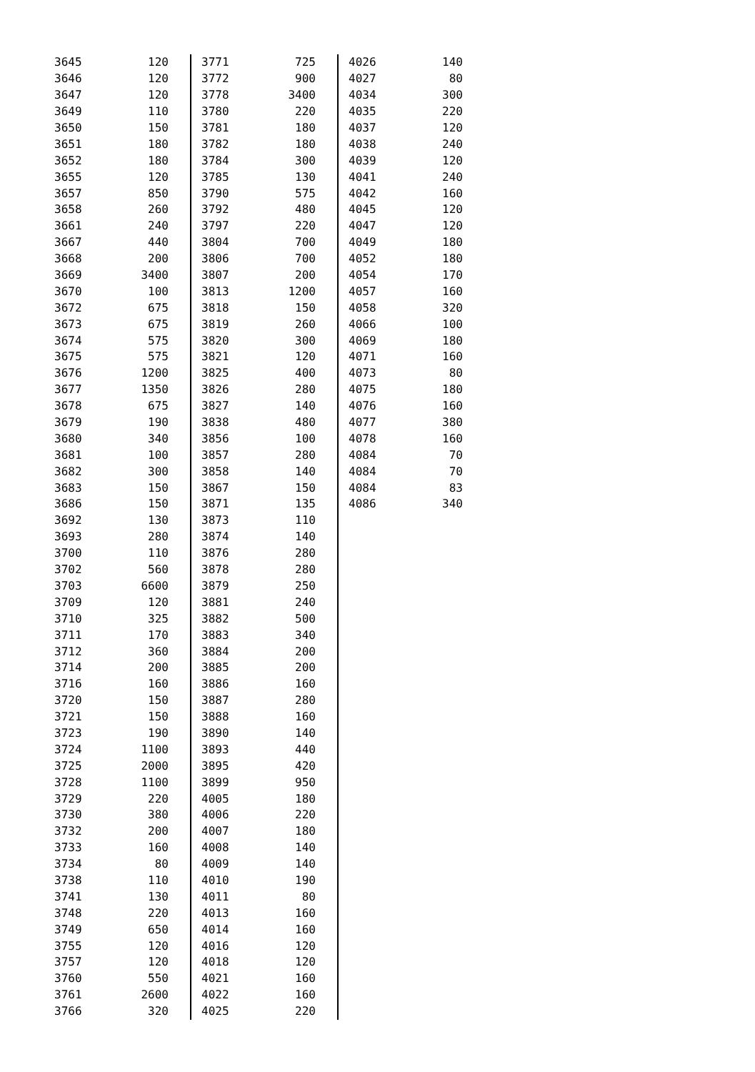| 3645 | 120 |
| 3646 | 120 |
| 3647 | 120 |
| 3649 | 110 |
| 3650 | 150 |
| 3651 | 180 |
| 3652 | 180 |
| 3655 | 120 |
| 3657 | 850 |
| 3658 | 260 |
| 3661 | 240 |
| 3667 | 440 |
| 3668 | 200 |
| 3669 | 3400 |
| 3670 | 100 |
| 3672 | 675 |
| 3673 | 675 |
| 3674 | 575 |
| 3675 | 575 |
| 3676 | 1200 |
| 3677 | 1350 |
| 3678 | 675 |
| 3679 | 190 |
| 3680 | 340 |
| 3681 | 100 |
| 3682 | 300 |
| 3683 | 150 |
| 3686 | 150 |
| 3692 | 130 |
| 3693 | 280 |
| 3700 | 110 |
| 3702 | 560 |
| 3703 | 6600 |
| 3709 | 120 |
| 3710 | 325 |
| 3711 | 170 |
| 3712 | 360 |
| 3714 | 200 |
| 3716 | 160 |
| 3720 | 150 |
| 3721 | 150 |
| 3723 | 190 |
| 3724 | 1100 |
| 3725 | 2000 |
| 3728 | 1100 |
| 3729 | 220 |
| 3730 | 380 |
| 3732 | 200 |
| 3733 | 160 |
| 3734 | 80 |
| 3738 | 110 |
| 3741 | 130 |
| 3748 | 220 |
| 3749 | 650 |
| 3755 | 120 |
| 3757 | 120 |
| 3760 | 550 |
| 3761 | 2600 |
| 3766 | 320 |
| 3771 | 725 |
| 3772 | 900 |
| 3778 | 3400 |
| 3780 | 220 |
| 3781 | 180 |
| 3782 | 180 |
| 3784 | 300 |
| 3785 | 130 |
| 3790 | 575 |
| 3792 | 480 |
| 3797 | 220 |
| 3804 | 700 |
| 3806 | 700 |
| 3807 | 200 |
| 3813 | 1200 |
| 3818 | 150 |
| 3819 | 260 |
| 3820 | 300 |
| 3821 | 120 |
| 3825 | 400 |
| 3826 | 280 |
| 3827 | 140 |
| 3838 | 480 |
| 3856 | 100 |
| 3857 | 280 |
| 3858 | 140 |
| 3867 | 150 |
| 3871 | 135 |
| 3873 | 110 |
| 3874 | 140 |
| 3876 | 280 |
| 3878 | 280 |
| 3879 | 250 |
| 3881 | 240 |
| 3882 | 500 |
| 3883 | 340 |
| 3884 | 200 |
| 3885 | 200 |
| 3886 | 160 |
| 3887 | 280 |
| 3888 | 160 |
| 3890 | 140 |
| 3893 | 440 |
| 3895 | 420 |
| 3899 | 950 |
| 4005 | 180 |
| 4006 | 220 |
| 4007 | 180 |
| 4008 | 140 |
| 4009 | 140 |
| 4010 | 190 |
| 4011 | 80 |
| 4013 | 160 |
| 4014 | 160 |
| 4016 | 120 |
| 4018 | 120 |
| 4021 | 160 |
| 4022 | 160 |
| 4025 | 220 |
| 4026 | 140 |
| 4027 | 80 |
| 4034 | 300 |
| 4035 | 220 |
| 4037 | 120 |
| 4038 | 240 |
| 4039 | 120 |
| 4041 | 240 |
| 4042 | 160 |
| 4045 | 120 |
| 4047 | 120 |
| 4049 | 180 |
| 4052 | 180 |
| 4054 | 170 |
| 4057 | 160 |
| 4058 | 320 |
| 4066 | 100 |
| 4069 | 180 |
| 4071 | 160 |
| 4073 | 80 |
| 4075 | 180 |
| 4076 | 160 |
| 4077 | 380 |
| 4078 | 160 |
| 4084 | 70 |
| 4084 | 70 |
| 4084 | 83 |
| 4086 | 340 |